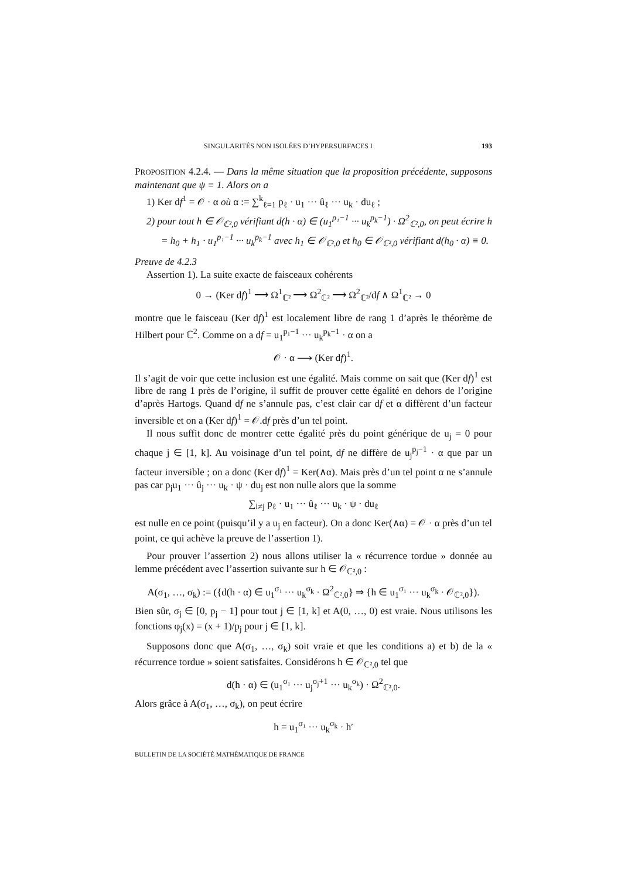SINGULARITÉS NON ISOLÉES D’HYPERSURFACES I 193
PROPOSITION 4.2.4. — Dans la même situation que la proposition précédente, supposons maintenant que ψ ≡ 1. Alors on a
1) Ker df<sup>1</sup> = 𝒪 · α où α := ∑<sup>k</sup><sub>ℓ=1</sub> p<sub>ℓ</sub> · u<sub>1</sub> ··· û<sub>ℓ</sub> ··· u<sub>k</sub> · du<sub>ℓ</sub> ;
2) pour tout h ∈ 𝒪<sub>ℂ²,0</sub> vérifiant d(h · α) ∈ (u<sub>1</sub><sup>p₁−1</sup> ··· u<sub>k</sub><sup>p<sub>k</sub>−1</sup>) · Ω<sup>2</sup><sub>ℂ²,0</sub>, on peut écrire h = h<sub>0</sub> + h<sub>1</sub> · u<sub>1</sub><sup>p₁−1</sup> ··· u<sub>k</sub><sup>p<sub>k</sub>−1</sup> avec h<sub>1</sub> ∈ 𝒪<sub>ℂ²,0</sub> et h<sub>0</sub> ∈ 𝒪<sub>ℂ²,0</sub> vérifiant d(h<sub>0</sub> · α) ≡ 0.
Preuve de 4.2.3
Assertion 1). La suite exacte de faisceaux cohérents
0 → (Ker df)<sup>1</sup> ⟶ Ω<sup>1</sup><sub>ℂ²</sub> ⟶ Ω<sup>2</sup><sub>ℂ²</sub> ⟶ Ω<sup>2</sup><sub>ℂ²</sub>/df ∧ Ω<sup>1</sup><sub>ℂ²</sub> → 0
montre que le faisceau (Ker df)<sup>1</sup> est localement libre de rang 1 d’après le théorème de Hilbert pour ℂ<sup>2</sup>. Comme on a df = u<sub>1</sub><sup>p₁−1</sup> ··· u<sub>k</sub><sup>p<sub>k</sub>−1</sup> · α on a
𝒪 · α ⟶ (Ker df)<sup>1</sup>.
Il s’agit de voir que cette inclusion est une égalité. Mais comme on sait que (Ker df)<sup>1</sup> est libre de rang 1 près de l’origine, il suffit de prouver cette égalité en dehors de l’origine d’après Hartogs. Quand df ne s’annule pas, c’est clair car df et α diffèrent d’un facteur inversible et on a (Ker df)<sup>1</sup> = 𝒪.df près d’un tel point.
Il nous suffit donc de montrer cette égalité près du point générique de u<sub>j</sub> = 0 pour chaque j ∈ [1, k]. Au voisinage d’un tel point, df ne diffère de u<sub>j</sub><sup>p<sub>j</sub>−1</sup> · α que par un facteur inversible ; on a donc (Ker df)<sup>1</sup> = Ker(∧α). Mais près d’un tel point α ne s’annule pas car p<sub>j</sub>u<sub>1</sub> ··· û<sub>j</sub> ··· u<sub>k</sub> · ψ · du<sub>j</sub> est non nulle alors que la somme
∑<sub>i≠j</sub> p<sub>ℓ</sub> · u<sub>1</sub> ··· û<sub>ℓ</sub> ··· u<sub>k</sub> · ψ · du<sub>ℓ</sub>
est nulle en ce point (puisqu’il y a u<sub>j</sub> en facteur). On a donc Ker(∧α) = 𝒪 · α près d’un tel point, ce qui achève la preuve de l’assertion 1).
Pour prouver l’assertion 2) nous allons utiliser la « récurrence tordue » donnée au lemme précédent avec l’assertion suivante sur h ∈ 𝒪<sub>ℂ²,0</sub> :
A(σ<sub>1</sub>, …, σ<sub>k</sub>) := ({d(h · α) ∈ u<sub>1</sub><sup>σ₁</sup> ··· u<sub>k</sub><sup>σ<sub>k</sub></sup> · Ω<sup>2</sup><sub>ℂ²,0</sub>} ⇒ {h ∈ u<sub>1</sub><sup>σ₁</sup> ··· u<sub>k</sub><sup>σ<sub>k</sub></sup> · 𝒪<sub>ℂ²,0</sub>}).
Bien sûr, σ<sub>j</sub> ∈ [0, p<sub>j</sub> − 1] pour tout j ∈ [1, k] et A(0, …, 0) est vraie. Nous utilisons les fonctions φ<sub>j</sub>(x) = (x + 1)/p<sub>j</sub> pour j ∈ [1, k].
Supposons donc que A(σ<sub>1</sub>, …, σ<sub>k</sub>) soit vraie et que les conditions a) et b) de la « récurrence tordue » soient satisfaites. Considérons h ∈ 𝒪<sub>ℂ²,0</sub> tel que
d(h · α) ∈ (u<sub>1</sub><sup>σ₁</sup> ··· u<sub>j</sub><sup>σ<sub>j</sub>+1</sup> ··· u<sub>k</sub><sup>σ<sub>k</sub></sup>) · Ω<sup>2</sup><sub>ℂ²,0</sub>.
Alors grâce à A(σ<sub>1</sub>, …, σ<sub>k</sub>), on peut écrire
h = u<sub>1</sub><sup>σ₁</sup> ··· u<sub>k</sub><sup>σ<sub>k</sub></sup> · h′
BULLETIN DE LA SOCIÉTÉ MATHÉMATIQUE DE FRANCE